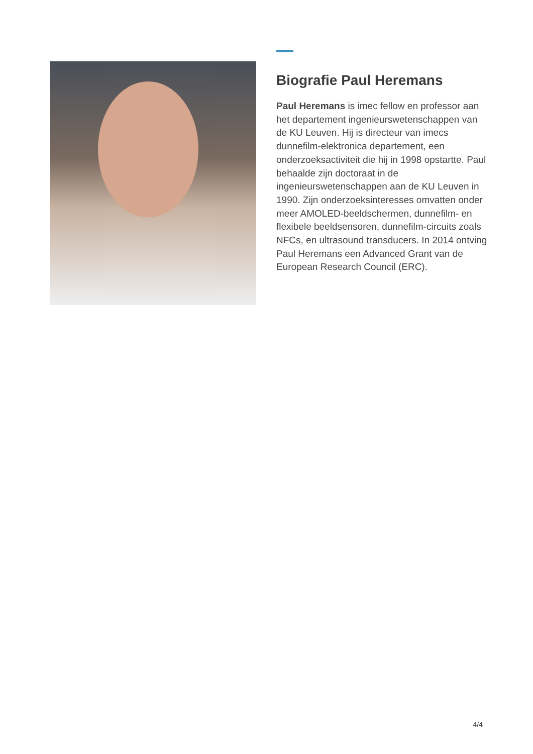Biografie Paul Heremans
Paul Heremans is imec fellow en professor aan het departement ingenieurswetenschappen van de KU Leuven. Hij is directeur van imecs dunnefilm-elektronica departement, een onderzoeksactiviteit die hij in 1998 opstartte. Paul behaalde zijn doctoraat in de ingenieurswetenschappen aan de KU Leuven in 1990. Zijn onderzoeksinteresses omvatten onder meer AMOLED-beeldschermen, dunnefilm- en flexibele beeldsensoren, dunnefilm-circuits zoals NFCs, en ultrasound transducers. In 2014 ontving Paul Heremans een Advanced Grant van de European Research Council (ERC).
4/4